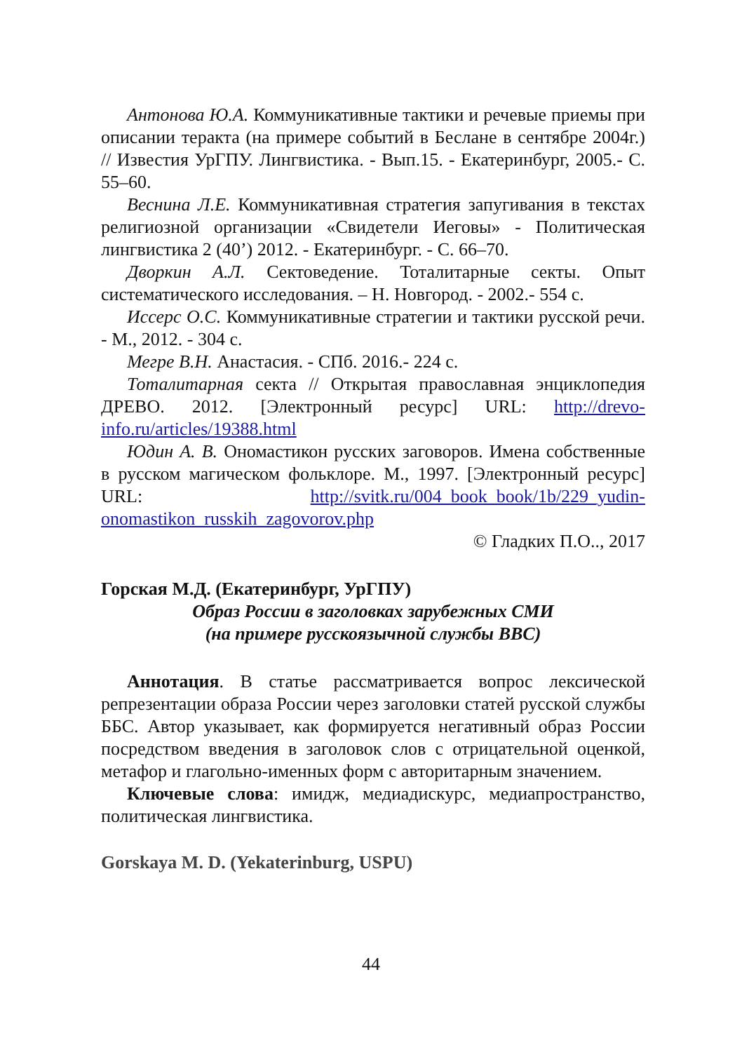Антонова Ю.А. Коммуникативные тактики и речевые приемы при описании теракта (на примере событий в Беслане в сентябре 2004г.) // Известия УрГПУ. Лингвистика. - Вып.15. - Екатеринбург, 2005.- С. 55–60.
Веснина Л.Е. Коммуникативная стратегия запугивания в текстах религиозной организации «Свидетели Иеговы» - Политическая лингвистика 2 (40’) 2012. - Екатеринбург. - С. 66–70.
Дворкин А.Л. Сектоведение. Тоталитарные секты. Опыт систематического исследования. – Н. Новгород. - 2002.- 554 с.
Иссерс О.С. Коммуникативные стратегии и тактики русской речи. - М., 2012. - 304 с.
Мегре В.Н. Анастасия. - СПб. 2016.- 224 с.
Тоталитарная секта // Открытая православная энциклопедия ДРЕВО. 2012. [Электронный ресурс] URL: http://drevo-info.ru/articles/19388.html
Юдин А. В. Ономастикон русских заговоров. Имена собственные в русском магическом фольклоре. М., 1997. [Электронный ресурс] URL: http://svitk.ru/004_book_book/1b/229_yudin-onomastikon_russkih_zagovorov.php
© Гладких П.О.., 2017
Горская М.Д. (Екатеринбург, УрГПУ)
Образ России в заголовках зарубежных СМИ
(на примере русскоязычной службы BBC)
Аннотация. В статье рассматривается вопрос лексической репрезентации образа России через заголовки статей русской службы ББС. Автор указывает, как формируется негативный образ России посредством введения в заголовок слов с отрицательной оценкой, метафор и глагольно-именных форм с авторитарным значением.
Ключевые слова: имидж, медиадискурс, медиапространство, политическая лингвистика.
Gorskaya M. D. (Yekaterinburg, USPU)
44